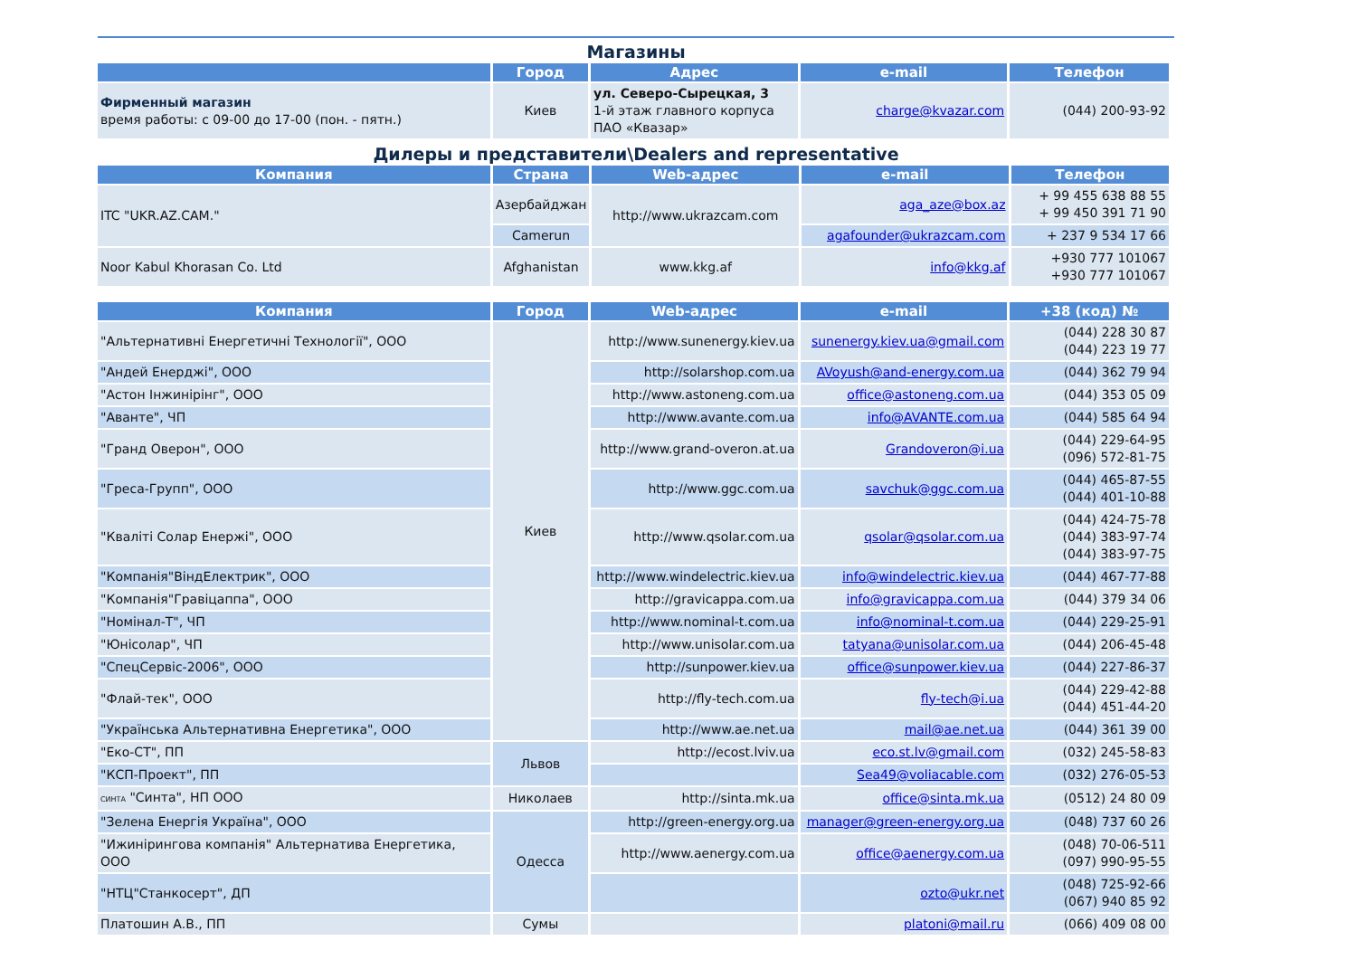Магазины
| | Город | Адрес | e-mail | Телефон |
| --- | --- | --- | --- | --- |
| Фирменный магазин время работы: с 09-00 до 17-00 (пон. - пятн.) | Киев | ул. Северо-Сырецкая, 3 1-й этаж главного корпуса ПАО «Квазар» | charge@kvazar.com | (044) 200-93-92 |
Дилеры и представители\Dealers and representative
| Компания | Страна | Web-адрес | e-mail | Телефон |
| --- | --- | --- | --- | --- |
| ITC "UKR.AZ.CAM." | Азербайджан | http://www.ukrazcam.com | aga_aze@box.az | + 99 455 638 88 55 + 99 450 391 71 90 |
| | Camerun | | agafounder@ukrazcam.com | + 237 9 534 17 66 |
| Noor Kabul Khorasan Co. Ltd | Afghanistan | www.kkg.af | info@kkg.af | +930 777 101067 +930 777 101067 |
| Компания | Город | Web-адрес | e-mail | +38 (код) № |
| --- | --- | --- | --- | --- |
| "Альтернативні Енергетичні Технології", ООО | Киев | http://www.sunenergy.kiev.ua | sunenergy.kiev.ua@gmail.com | (044) 228 30 87 (044) 223 19 77 |
| "Андей Енерджі", ООО | | http://solarshop.com.ua | AVoyush@and-energy.com.ua | (044) 362 79 94 |
| "Астон Інжинірінг", ООО | | http://www.astoneng.com.ua | office@astoneng.com.ua | (044) 353 05 09 |
| "Аванте", ЧП | | http://www.avante.com.ua | info@AVANTE.com.ua | (044) 585 64 94 |
| "Гранд Оверон", ООО | | http://www.grand-overon.at.ua | Grandoveron@i.ua | (044) 229-64-95 (096) 572-81-75 |
| "Греса-Групп", ООО | | http://www.ggc.com.ua | savchuk@ggc.com.ua | (044) 465-87-55 (044) 401-10-88 |
| "Кваліті Солар Енержі", ООО | | http://www.qsolar.com.ua | qsolar@qsolar.com.ua | (044) 424-75-78 (044) 383-97-74 (044) 383-97-75 |
| "Компанія"ВіндЕлектрик", ООО | | http://www.windelectric.kiev.ua | info@windelectric.kiev.ua | (044) 467-77-88 |
| "Компанія"Гравіцаппа", ООО | | http://gravicappa.com.ua | info@gravicappa.com.ua | (044) 379 34 06 |
| "Номінал-Т", ЧП | | http://www.nominal-t.com.ua | info@nominal-t.com.ua | (044) 229-25-91 |
| "Юнісолар", ЧП | | http://www.unisolar.com.ua | tatyana@unisolar.com.ua | (044) 206-45-48 |
| "СпецСервіс-2006", ООО | | http://sunpower.kiev.ua | office@sunpower.kiev.ua | (044) 227-86-37 |
| "Флай-тек", ООО | | http://fly-tech.com.ua | fly-tech@i.ua | (044) 229-42-88 (044) 451-44-20 |
| "Українська Альтернативна Енергетика", ООО | | http://www.ae.net.ua | mail@ae.net.ua | (044) 361 39 00 |
| "Еко-СТ", ПП | Львов | http://ecost.lviv.ua | eco.st.lv@gmail.com | (032) 245-58-83 |
| "КСП-Проект", ПП | | | Sea49@voliacable.com | (032) 276-05-53 |
| СИНТА "Синта", НП ООО | Николаев | http://sinta.mk.ua | office@sinta.mk.ua | (0512) 24 80 09 |
| "Зелена Енергія Україна", ООО | Одесса | http://green-energy.org.ua | manager@green-energy.org.ua | (048) 737 60 26 |
| "Ижиніринговa компанія" Альтернатива Енергетика, ООО | | http://www.aenergy.com.ua | office@aenergy.com.ua | (048) 70-06-511 (097) 990-95-55 |
| "НТЦ"Станкосерт", ДП | | | ozto@ukr.net | (048) 725-92-66 (067) 940 85 92 |
| Платошин А.В., ПП | Сумы | | platoni@mail.ru | (066) 409 08 00 |